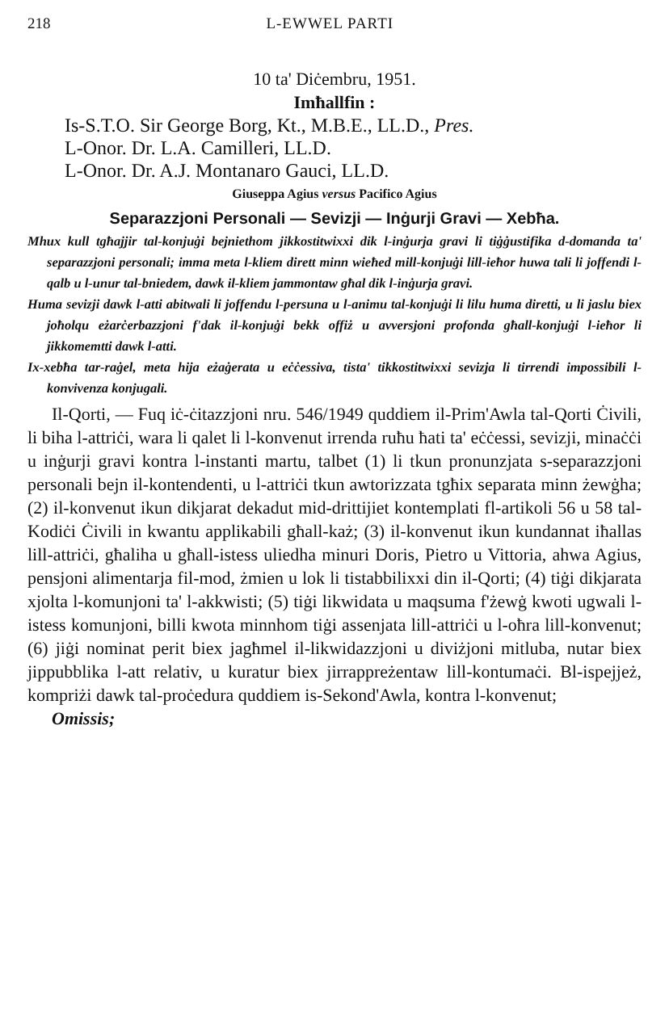218 L-EWWEL PARTI
10 ta' Diċembru, 1951.
Imħallfin :
Is-S.T.O. Sir George Borg, Kt., M.B.E., LL.D., Pres.
L-Onor. Dr. L.A. Camilleri, LL.D.
L-Onor. Dr. A.J. Montanaro Gauci, LL.D.
Giuseppa Agius versus Pacifico Agius
Separazzjoni Personali — Sevizji — Inġurji Gravi — Xebħa.
Mhux kull tgħajjir tal-konjuġi bejniethom jikkostitwixxi dik l-inġurja gravi li tiġġustifika d-domanda ta' separazzjoni personali; imma meta l-kliem dirett minn wieħed mill-konjuġi lill-ieħor huwa tali li joffendi l-qalb u l-unur tal-bniedem, dawk il-kliem jammontaw għal dik l-inġurja gravi.
Huma sevizji dawk l-atti abitwali li joffendu l-persuna u l-animu tal-konjuġi li lilu huma diretti, u li jaslu biex joħolqu eżarċerbazzjoni f'dak il-konjuġi bekk offiż u avversjoni profonda għall-konjuġi l-ieħor li jikkomemtti dawk l-atti.
Ix-xebħa tar-raġel, meta hija eżaġerata u eċċessiva, tista' tikkostitwixxi sevizja li tirrendi impossibili l-konvivenza konjugali.
Il-Qorti, — Fuq iċ-ċitazzjoni nru. 546/1949 quddiem il-Prim'Awla tal-Qorti Ċivili, li biha l-attriċi, wara li qalet li l-konvenut irrenda ruħu ħati ta' eċċessi, sevizji, minaċċi u inġurji gravi kontra l-instanti martu, talbet (1) li tkun pronunzjata s-separazzjoni personali bejn il-kontendenti, u l-attriċi tkun awtorizzata tgħix separata minn żewġha; (2) il-konvenut ikun dikjarat dekadut mid-drittijiet kontemplati fl-artikoli 56 u 58 tal-Kodiċi Ċivili in kwantu applikabili għall-każ; (3) il-konvenut ikun kundannat iħallas lill-attriċi, għaliha u għall-istess uliedha minuri Doris, Pietro u Vittoria, ahwa Agius, pensjoni alimentarja fil-mod, żmien u lok li tistabbilixxi din il-Qorti; (4) tiġi dikjarata xjolta l-komunjoni ta' l-akkwisti; (5) tiġi likwidata u maqsuma f'żewġ kwoti ugwali l-istess komunjoni, billi kwota minnhom tiġi assenjata lill-attriċi u l-oħra lill-konvenut; (6) jiġi nominat perit biex jagħmel il-likwidazzjoni u diviżjoni mitluba, nutar biex jippubblika l-att relativ, u kuratur biex jirrappreżentaw lill-kontumaċi. Bl-ispejjeż, kompriżi dawk tal-proċedura quddiem is-Sekond'Awla, kontra l-konvenut;
Omissis;